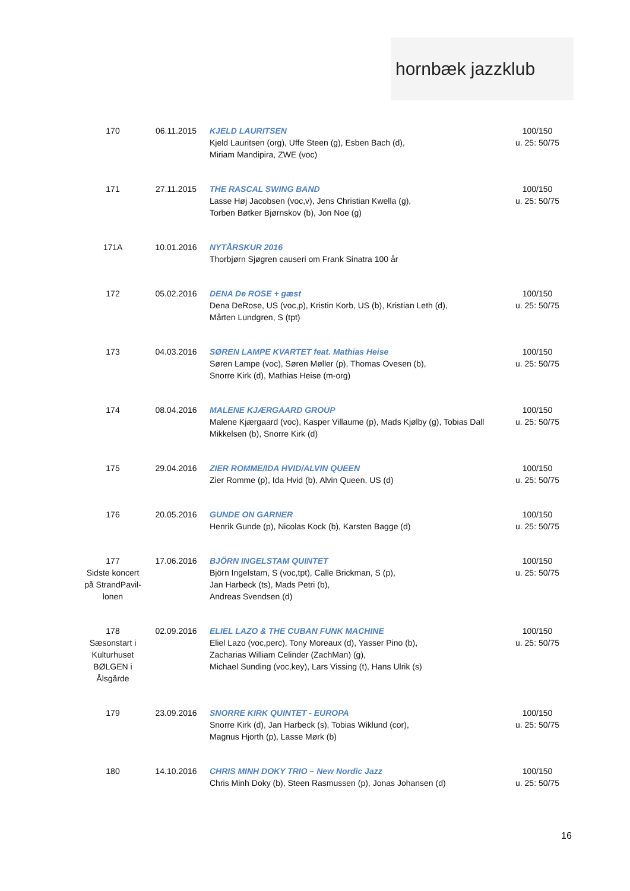hornbæk jazzklub
| 170 | 06.11.2015 | KJELD LAURITSEN Kjeld Lauritsen (org), Uffe Steen (g), Esben Bach (d), Miriam Mandipira, ZWE (voc) | 100/150 u. 25: 50/75 |
| 171 | 27.11.2015 | THE RASCAL SWING BAND Lasse Høj Jacobsen (voc,v), Jens Christian Kwella (g), Torben Bøtker Bjørnskov (b), Jon Noe (g) | 100/150 u. 25: 50/75 |
| 171A | 10.01.2016 | NYTÅRSKUR 2016 Thorbjørn Sjøgren causeri om Frank Sinatra 100 år | |
| 172 | 05.02.2016 | DENA De ROSE + gæst Dena DeRose, US (voc,p), Kristin Korb, US (b), Kristian Leth (d), Mårten Lundgren, S (tpt) | 100/150 u. 25: 50/75 |
| 173 | 04.03.2016 | SØREN LAMPE KVARTET feat. Mathias Heise Søren Lampe (voc), Søren Møller (p), Thomas Ovesen (b), Snorre Kirk (d), Mathias Heise (m-org) | 100/150 u. 25: 50/75 |
| 174 | 08.04.2016 | MALENE KJÆRGAARD GROUP Malene Kjærgaard (voc), Kasper Villaume (p), Mads Kjølby (g), Tobias Dall Mikkelsen (b), Snorre Kirk (d) | 100/150 u. 25: 50/75 |
| 175 | 29.04.2016 | ZIER ROMME/IDA HVID/ALVIN QUEEN Zier Romme (p), Ida Hvid (b), Alvin Queen, US (d) | 100/150 u. 25: 50/75 |
| 176 | 20.05.2016 | GUNDE ON GARNER Henrik Gunde (p), Nicolas Kock (b), Karsten Bagge (d) | 100/150 u. 25: 50/75 |
| 177 Sidste koncert på StrandPavil-lonen | 17.06.2016 | BJÖRN INGELSTAM QUINTET Björn Ingelstam, S (voc,tpt), Calle Brickman, S (p), Jan Harbeck (ts), Mads Petri (b), Andreas Svendsen (d) | 100/150 u. 25: 50/75 |
| 178 Sæsonstart i Kulturhuset BØLGEN i Ålsgårde | 02.09.2016 | ELIEL LAZO & THE CUBAN FUNK MACHINE Eliel Lazo (voc,perc), Tony Moreaux (d), Yasser Pino (b), Zacharias William Celinder (ZachMan) (g), Michael Sunding (voc,key), Lars Vissing (t), Hans Ulrik (s) | 100/150 u. 25: 50/75 |
| 179 | 23.09.2016 | SNORRE KIRK QUINTET - EUROPA Snorre Kirk (d), Jan Harbeck (s), Tobias Wiklund (cor), Magnus Hjorth (p), Lasse Mørk (b) | 100/150 u. 25: 50/75 |
| 180 | 14.10.2016 | CHRIS MINH DOKY TRIO – New Nordic Jazz Chris Minh Doky (b), Steen Rasmussen (p), Jonas Johansen (d) | 100/150 u. 25: 50/75 |
16